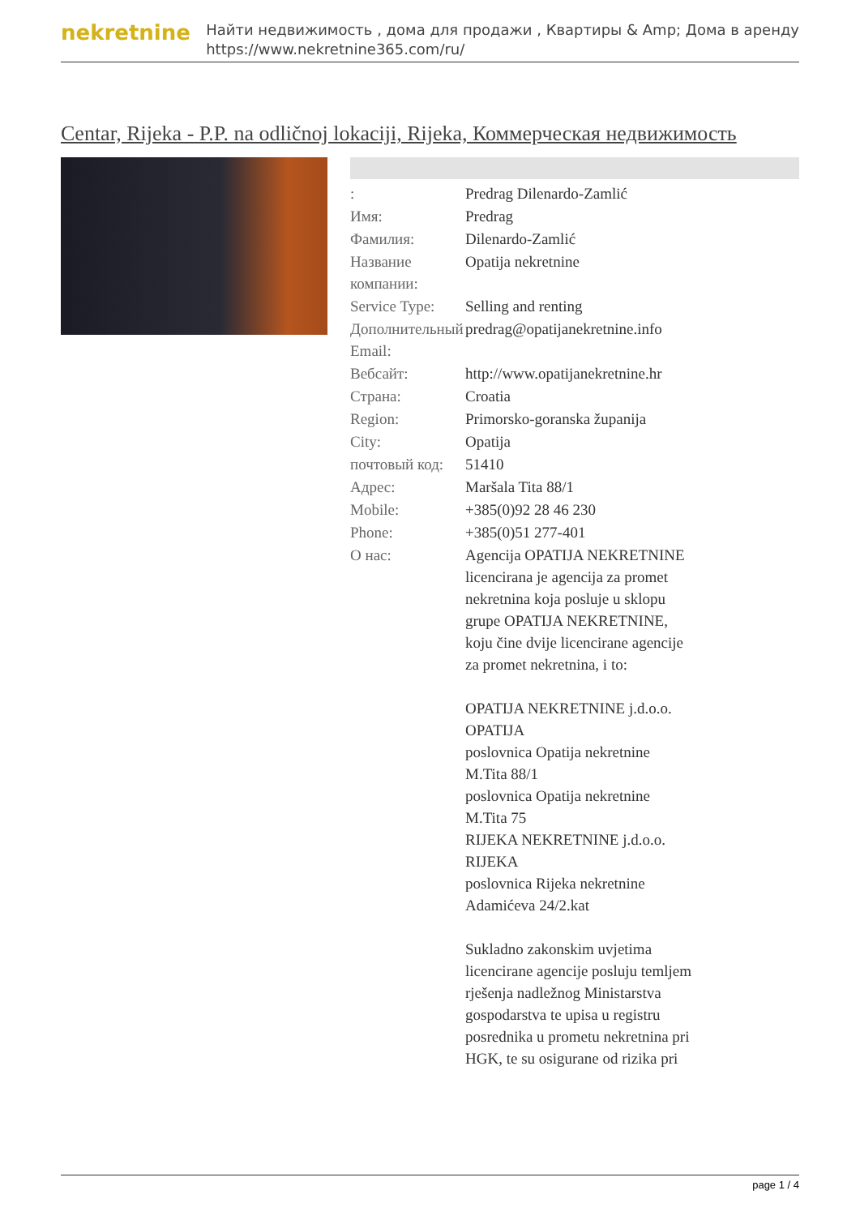nekretnine
Найти недвижимость , дома для продажи , Квартиры & Amp; Дома в аренду
https://www.nekretnine365.com/ru/
Centar, Rijeka - P.P. na odličnoj lokaciji, Rijeka, Коммерческая недвижимость
| : | Predrag Dilenardo-Zamlić |
| Имя: | Predrag |
| Фамилия: | Dilenardo-Zamlić |
| Название компании: | Opatija nekretnine |
| Service Type: | Selling and renting |
| Дополнительный Email: | predrag@opatijanekretnine.info |
| Вебсайт: | http://www.opatijanekretnine.hr |
| Страна: | Croatia |
| Region: | Primorsko-goranska županija |
| City: | Opatija |
| почтовый код: | 51410 |
| Адрес: | Maršala Tita 88/1 |
| Mobile: | +385(0)92 28 46 230 |
| Phone: | +385(0)51 277-401 |
| О нас: | Agencija OPATIJA NEKRETNINE licencirana je agencija za promet nekretnina koja posluje u sklopu grupe OPATIJA NEKRETNINE, koju čine dvije licencirane agencije za promet nekretnina, i to: OPATIJA NEKRETNINE j.d.o.o. OPATIJA poslovnica Opatija nekretnine M.Tita 88/1 poslovnica Opatija nekretnine M.Tita 75 RIJEKA NEKRETNINE j.d.o.o. RIJEKA poslovnica Rijeka nekretnine Adamićeva 24/2.kat Sukladno zakonskim uvjetima licencirane agencije posluju temljem rješenja nadležnog Ministarstva gospodarstva te upisa u registru posrednika u prometu nekretnina pri HGK, te su osigurane od rizika pri |
page 1 / 4